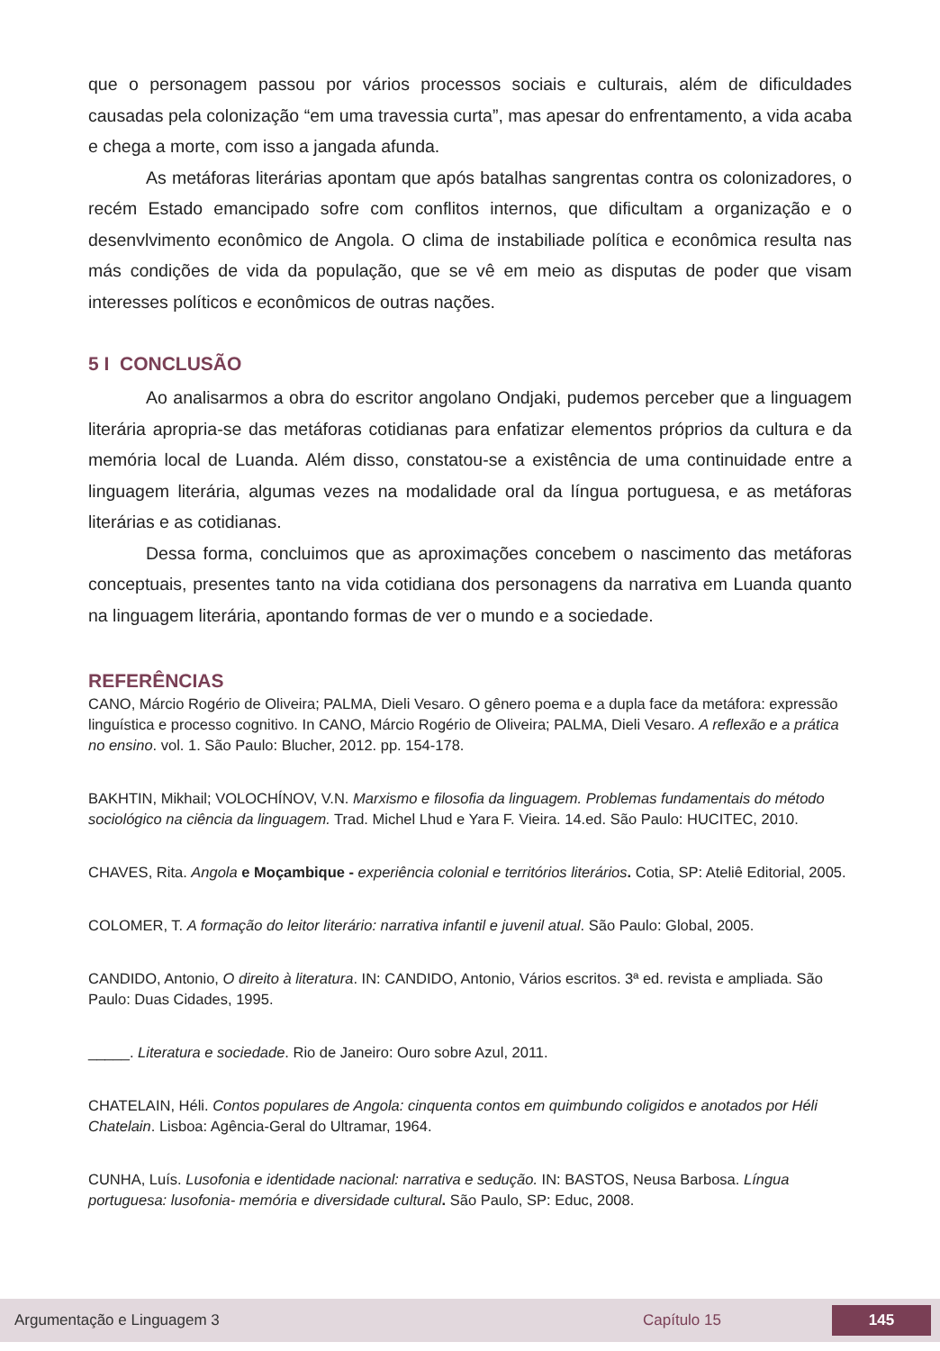que o personagem passou por vários processos sociais e culturais, além de dificuldades causadas pela colonização “em uma travessia curta”, mas apesar do enfrentamento, a vida acaba e chega a morte, com isso a jangada afunda.
As metáforas literárias apontam que após batalhas sangrentas contra os colonizadores, o recém Estado emancipado sofre com conflitos internos, que dificultam a organização e o desenvlvimento econômico de Angola. O clima de instabiliade política e econômica resulta nas más condições de vida da população, que se vê em meio as disputas de poder que visam interesses políticos e econômicos de outras nações.
5 I CONCLUSÃO
Ao analisarmos a obra do escritor angolano Ondjaki, pudemos perceber que a linguagem literária apropria-se das metáforas cotidianas para enfatizar elementos próprios da cultura e da memória local de Luanda. Além disso, constatou-se a existência de uma continuidade entre a linguagem literária, algumas vezes na modalidade oral da língua portuguesa, e as metáforas literárias e as cotidianas.
Dessa forma, concluimos que as aproximações concebem o nascimento das metáforas conceptuais, presentes tanto na vida cotidiana dos personagens da narrativa em Luanda quanto na linguagem literária, apontando formas de ver o mundo e a sociedade.
REFERÊNCIAS
CANO, Márcio Rogério de Oliveira; PALMA, Dieli Vesaro. O gênero poema e a dupla face da metáfora: expressão linguística e processo cognitivo. In CANO, Márcio Rogério de Oliveira; PALMA, Dieli Vesaro. A reflexão e a prática no ensino. vol. 1. São Paulo: Blucher, 2012. pp. 154-178.
BAKHTIN, Mikhail; VOLOCHÍNOV, V.N. Marxismo e filosofia da linguagem. Problemas fundamentais do método sociológico na ciência da linguagem. Trad. Michel Lhud e Yara F. Vieira. 14.ed. São Paulo: HUCITEC, 2010.
CHAVES, Rita. Angola e Moçambique - experiência colonial e territórios literários. Cotia, SP: Ateliê Editorial, 2005.
COLOMER, T. A formação do leitor literário: narrativa infantil e juvenil atual. São Paulo: Global, 2005.
CANDIDO, Antonio, O direito à literatura. IN: CANDIDO, Antonio, Vários escritos. 3ª ed. revista e ampliada. São Paulo: Duas Cidades, 1995.
_____. Literatura e sociedade. Rio de Janeiro: Ouro sobre Azul, 2011.
CHATELAIN, Héli. Contos populares de Angola: cinquenta contos em quimbundo coligidos e anotados por Héli Chatelain. Lisboa: Agência-Geral do Ultramar, 1964.
CUNHA, Luís. Lusofonia e identidade nacional: narrativa e sedução. IN: BASTOS, Neusa Barbosa. Língua portuguesa: lusofonia- memória e diversidade cultural. São Paulo, SP: Educ, 2008.
Argumentação e Linguagem 3 Capítulo 15 145